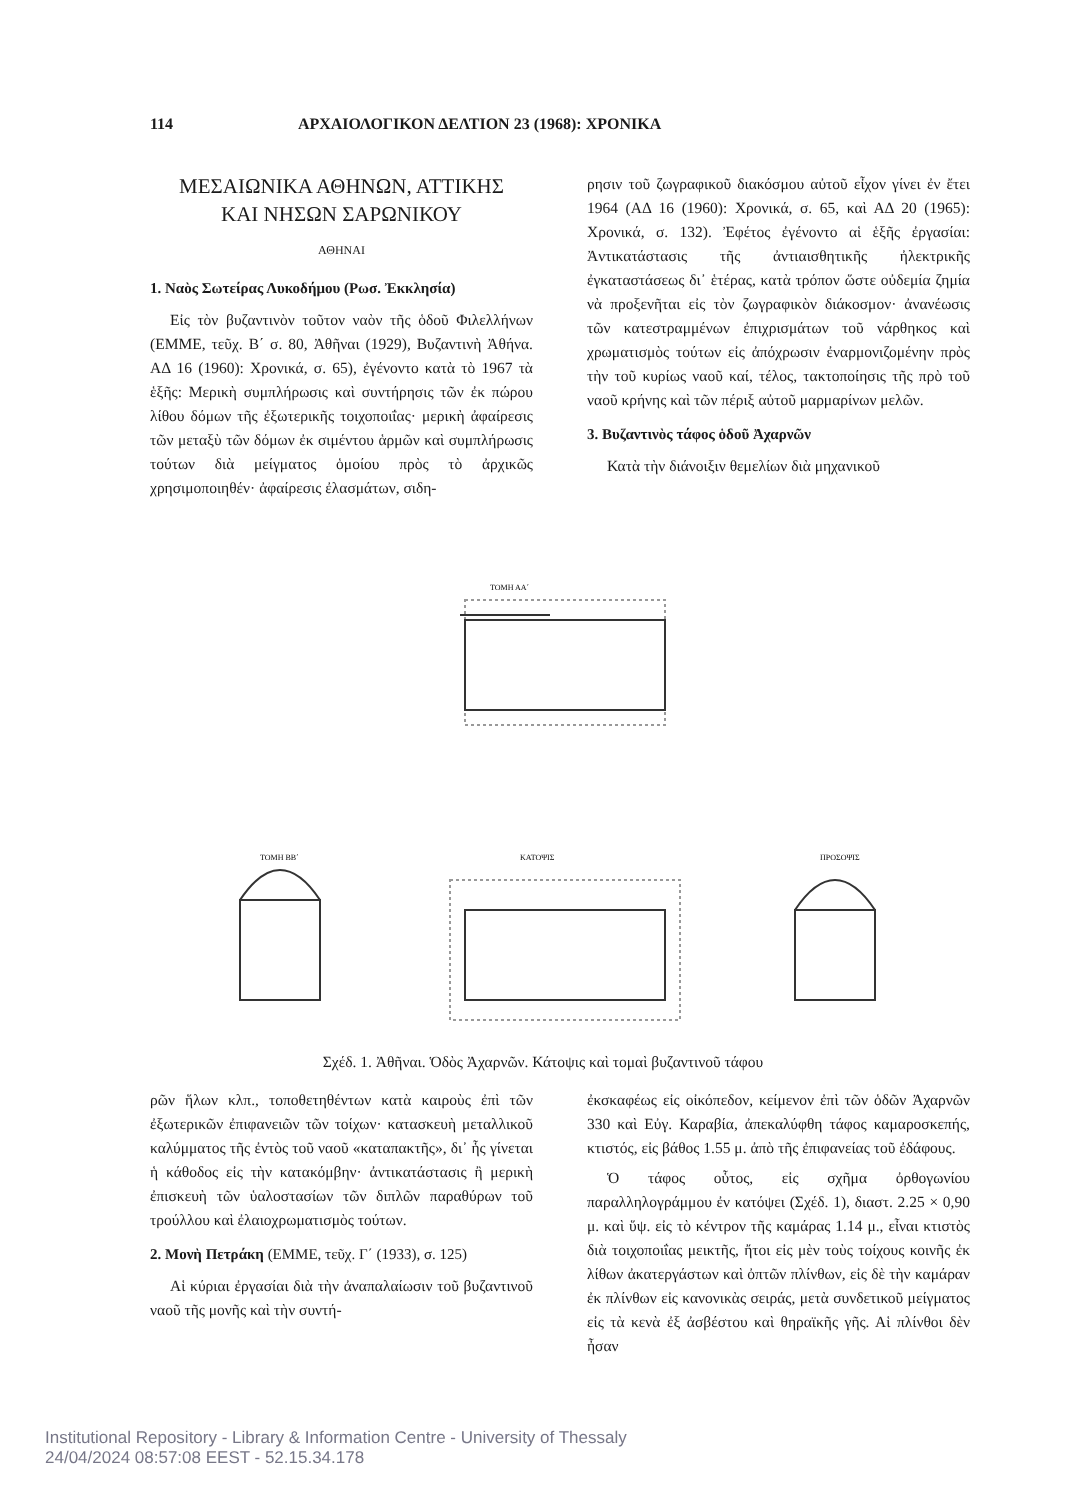114 ΑΡΧΑΙΟΛΟΓΙΚΟΝ ΔΕΛΤΙΟΝ 23 (1968): ΧΡΟΝΙΚΑ
ΜΕΣΑΙΩΝΙΚΑ ΑΘΗΝΩΝ, ΑΤΤΙΚΗΣ
ΚΑΙ ΝΗΣΩΝ ΣΑΡΩΝΙΚΟΥ
ΑΘΗΝΑΙ
1. Ναὸς Σωτείρας Λυκοδήμου (Ρωσ. Ἐκκλησία)
Εἰς τὸν βυζαντινὸν τοῦτον ναὸν τῆς ὁδοῦ Φιλελλήνων (ΕΜΜΕ, τεῦχ. Β΄ σ. 80, Ἀθῆναι (1929), Βυζαντινὴ Ἀθήνα. ΑΔ 16 (1960): Χρονικά, σ. 65), ἐγένοντο κατὰ τὸ 1967 τὰ ἑξῆς: Μερικὴ συμπλήρωσις καὶ συντήρησις τῶν ἐκ πώρου λίθου δόμων τῆς ἐξωτερικῆς τοιχοποιΐας· μερικὴ ἀφαίρεσις τῶν μεταξὺ τῶν δόμων ἐκ σιμέντου ἁρμῶν καὶ συμπλήρωσις τούτων διὰ μείγματος ὁμοίου πρὸς τὸ ἀρχικῶς χρησιμοποιηθέν· ἀφαίρεσις ἐλασμάτων, σιδη-
ρησιν τοῦ ζωγραφικοῦ διακόσμου αὐτοῦ εἶχον γίνει ἐν ἔτει 1964 (ΑΔ 16 (1960): Χρονικά, σ. 65, καὶ ΑΔ 20 (1965): Χρονικά, σ. 132). Ἐφέτος ἐγένοντο αἱ ἑξῆς ἐργασίαι: Ἀντικατάστασις τῆς ἀντιαισθητικῆς ἠλεκτρικῆς ἐγκαταστάσεως δι᾽ ἑτέρας, κατὰ τρόπον ὥστε οὐδεμία ζημία νὰ προξενῆται εἰς τὸν ζωγραφικὸν διάκοσμον· ἀνανέωσις τῶν κατεστραμμένων ἐπιχρισμάτων τοῦ νάρθηκος καὶ χρωματισμὸς τούτων εἰς ἀπόχρωσιν ἐναρμονιζομένην πρὸς τὴν τοῦ κυρίως ναοῦ καί, τέλος, τακτοποίησις τῆς πρὸ τοῦ ναοῦ κρήνης καὶ τῶν πέριξ αὐτοῦ μαρμαρίνων μελῶν.
3. Βυζαντινὸς τάφος ὁδοῦ Ἀχαρνῶν
Κατὰ τὴν διάνοιξιν θεμελίων διὰ μηχανικοῦ
ΤΟΜΗ ΑΑ΄
ΤΟΜΗ ΒΒ΄
ΚΑΤΟΨΙΣ
ΠΡΟΣΟΨΙΣ
Σχέδ. 1. Ἀθῆναι. Ὁδὸς Ἀχαρνῶν. Κάτοψις καὶ τομαὶ βυζαντινοῦ τάφου
ρῶν ἥλων κλπ., τοποθετηθέντων κατὰ καιροὺς ἐπὶ τῶν ἐξωτερικῶν ἐπιφανειῶν τῶν τοίχων· κατασκευὴ μεταλλικοῦ καλύμματος τῆς ἐντὸς τοῦ ναοῦ «καταπακτῆς», δι᾽ ἧς γίνεται ἡ κάθοδος εἰς τὴν κατακόμβην· ἀντικατάστασις ἢ μερικὴ ἐπισκευὴ τῶν ὑαλοστασίων τῶν διπλῶν παραθύρων τοῦ τρούλλου καὶ ἐλαιοχρωματισμὸς τούτων.
2. Μονὴ Πετράκη (ΕΜΜΕ, τεῦχ. Γ΄ (1933), σ. 125)
Αἱ κύριαι ἐργασίαι διὰ τὴν ἀναπαλαίωσιν τοῦ βυζαντινοῦ ναοῦ τῆς μονῆς καὶ τὴν συντή-
ἐκσκαφέως εἰς οἰκόπεδον, κείμενον ἐπὶ τῶν ὁδῶν Ἀχαρνῶν 330 καὶ Εὐγ. Καραβία, ἀπεκαλύφθη τάφος καμαροσκεπής, κτιστός, εἰς βάθος 1.55 μ. ἀπὸ τῆς ἐπιφανείας τοῦ ἐδάφους.
Ὁ τάφος οὗτος, εἰς σχῆμα ὀρθογωνίου παραλληλογράμμου ἐν κατόψει (Σχέδ. 1), διαστ. 2.25 × 0,90 μ. καὶ ὕψ. εἰς τὸ κέντρον τῆς καμάρας 1.14 μ., εἶναι κτιστὸς διὰ τοιχοποιΐας μεικτῆς, ἤτοι εἰς μὲν τοὺς τοίχους κοινῆς ἐκ λίθων ἀκατεργάστων καὶ ὀπτῶν πλίνθων, εἰς δὲ τὴν καμάραν ἐκ πλίνθων εἰς κανονικὰς σειράς, μετὰ συνδετικοῦ μείγματος εἰς τὰ κενὰ ἐξ ἀσβέστου καὶ θηραϊκῆς γῆς. Αἱ πλίνθοι δὲν ἦσαν
Institutional Repository - Library & Information Centre - University of Thessaly
24/04/2024 08:57:08 EEST - 52.15.34.178